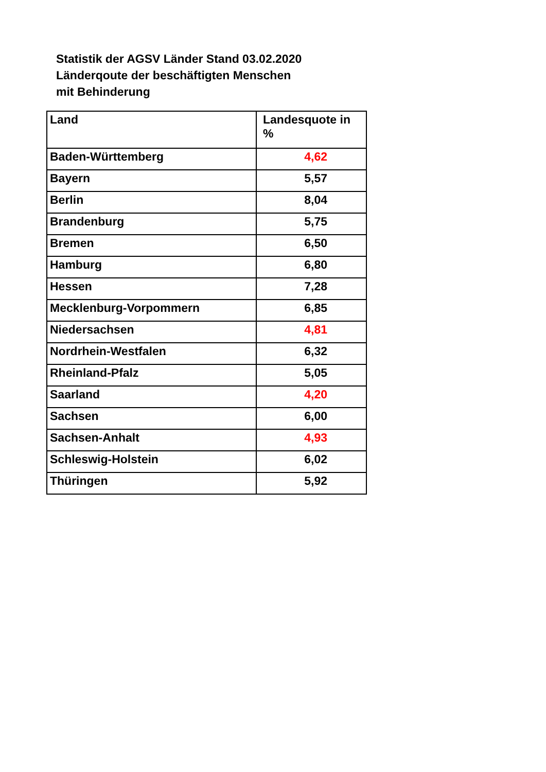Statistik der AGSV Länder Stand 03.02.2020
Länderqoute der beschäftigten Menschen
mit Behinderung
| Land | Landesquote in % |
| Baden-Württemberg | 4,62 |
| Bayern | 5,57 |
| Berlin | 8,04 |
| Brandenburg | 5,75 |
| Bremen | 6,50 |
| Hamburg | 6,80 |
| Hessen | 7,28 |
| Mecklenburg-Vorpommern | 6,85 |
| Niedersachsen | 4,81 |
| Nordrhein-Westfalen | 6,32 |
| Rheinland-Pfalz | 5,05 |
| Saarland | 4,20 |
| Sachsen | 6,00 |
| Sachsen-Anhalt | 4,93 |
| Schleswig-Holstein | 6,02 |
| Thüringen | 5,92 |